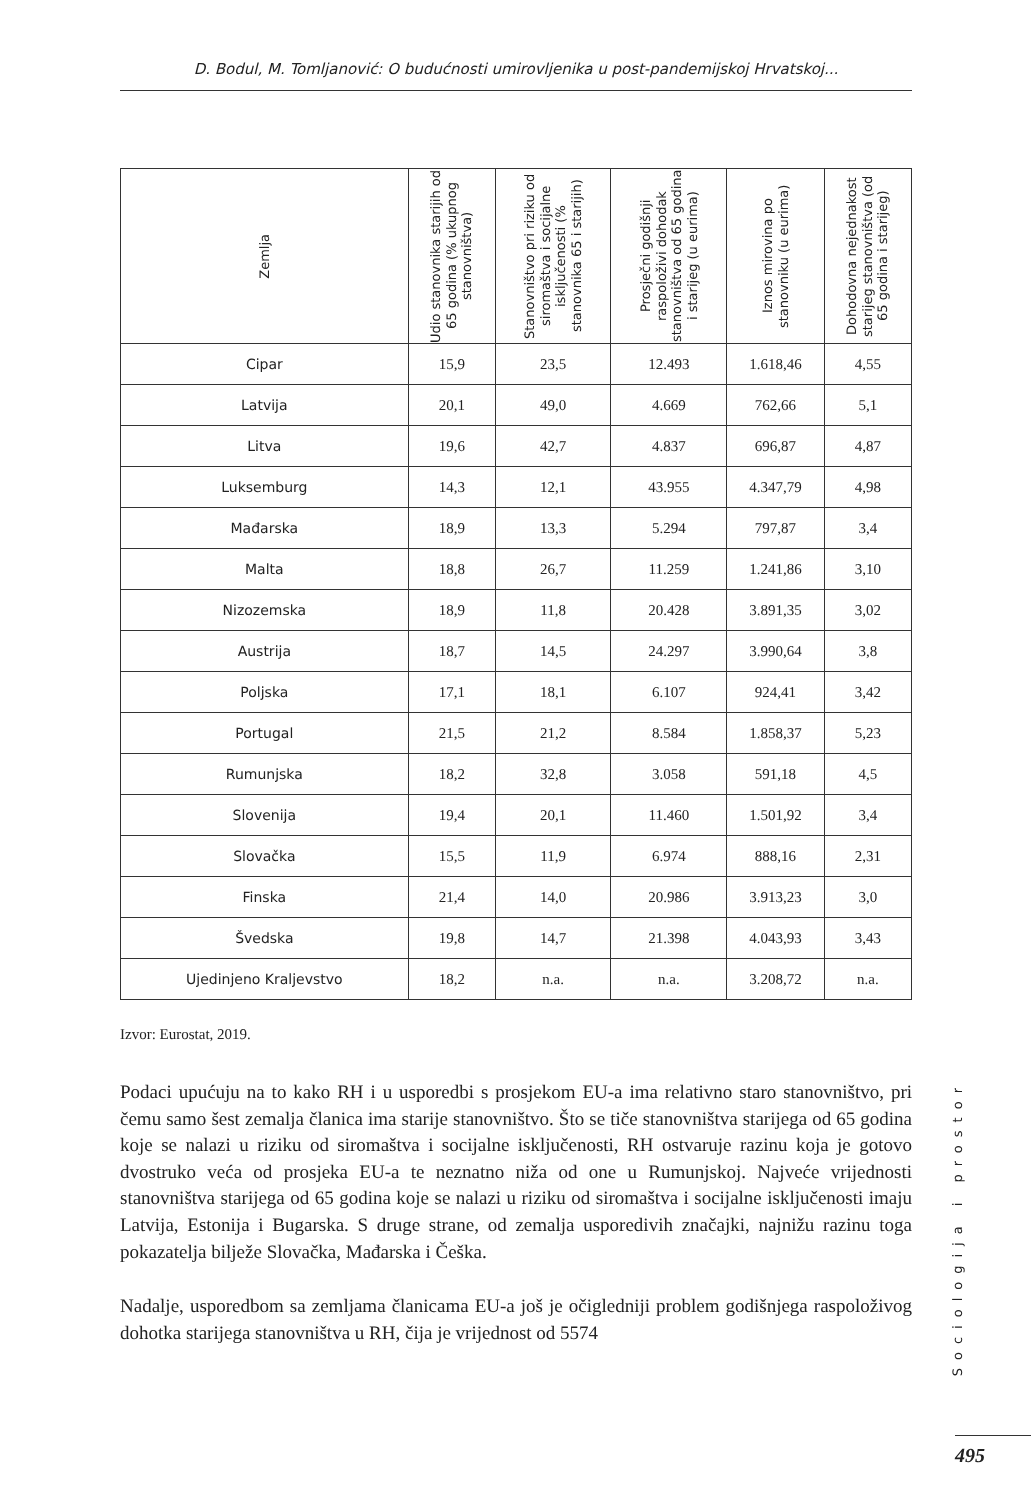D. Bodul, M. Tomljanović: O budućnosti umirovljenika u post-pandemijskoj Hrvatskoj...
| Zemlja | Udio stanovnika starijih od 65 godina (% ukupnog stanovništva) | Stanovništvo pri riziku od siromaštva i socijalne isključenosti (% stanovnika 65 i starijih) | Prosječni godišnji raspoloživi dohodak stanovništva od 65 godina i starijeg (u eurima) | Iznos mirovina po stanovniku (u eurima) | Dohodovna nejednakost starijeg stanovništva (od 65 godina i starijeg) |
| --- | --- | --- | --- | --- | --- |
| Cipar | 15,9 | 23,5 | 12.493 | 1.618,46 | 4,55 |
| Latvija | 20,1 | 49,0 | 4.669 | 762,66 | 5,1 |
| Litva | 19,6 | 42,7 | 4.837 | 696,87 | 4,87 |
| Luksemburg | 14,3 | 12,1 | 43.955 | 4.347,79 | 4,98 |
| Mađarska | 18,9 | 13,3 | 5.294 | 797,87 | 3,4 |
| Malta | 18,8 | 26,7 | 11.259 | 1.241,86 | 3,10 |
| Nizozemska | 18,9 | 11,8 | 20.428 | 3.891,35 | 3,02 |
| Austrija | 18,7 | 14,5 | 24.297 | 3.990,64 | 3,8 |
| Poljska | 17,1 | 18,1 | 6.107 | 924,41 | 3,42 |
| Portugal | 21,5 | 21,2 | 8.584 | 1.858,37 | 5,23 |
| Rumunjska | 18,2 | 32,8 | 3.058 | 591,18 | 4,5 |
| Slovenija | 19,4 | 20,1 | 11.460 | 1.501,92 | 3,4 |
| Slovačka | 15,5 | 11,9 | 6.974 | 888,16 | 2,31 |
| Finska | 21,4 | 14,0 | 20.986 | 3.913,23 | 3,0 |
| Švedska | 19,8 | 14,7 | 21.398 | 4.043,93 | 3,43 |
| Ujedinjeno Kraljevstvo | 18,2 | n.a. | n.a. | 3.208,72 | n.a. |
Izvor: Eurostat, 2019.
Podaci upućuju na to kako RH i u usporedbi s prosjekom EU-a ima relativno staro stanovništvo, pri čemu samo šest zemalja članica ima starije stanovništvo. Što se tiče stanovništva starijega od 65 godina koje se nalazi u riziku od siromaštva i socijalne isključenosti, RH ostvaruje razinu koja je gotovo dvostruko veća od prosjeka EU-a te neznatno niža od one u Rumunjskoj. Najveće vrijednosti stanovništva starijega od 65 godina koje se nalazi u riziku od siromaštva i socijalne isključenosti imaju Latvija, Estonija i Bugarska. S druge strane, od zemalja usporedivih značajki, najnižu razinu toga pokazatelja bilježe Slovačka, Mađarska i Češka.
Nadalje, usporedbom sa zemljama članicama EU-a još je očigledniji problem godišnjega raspoloživog dohotka starijega stanovništva u RH, čija je vrijednost od 5574
Sociologija i prostor
495